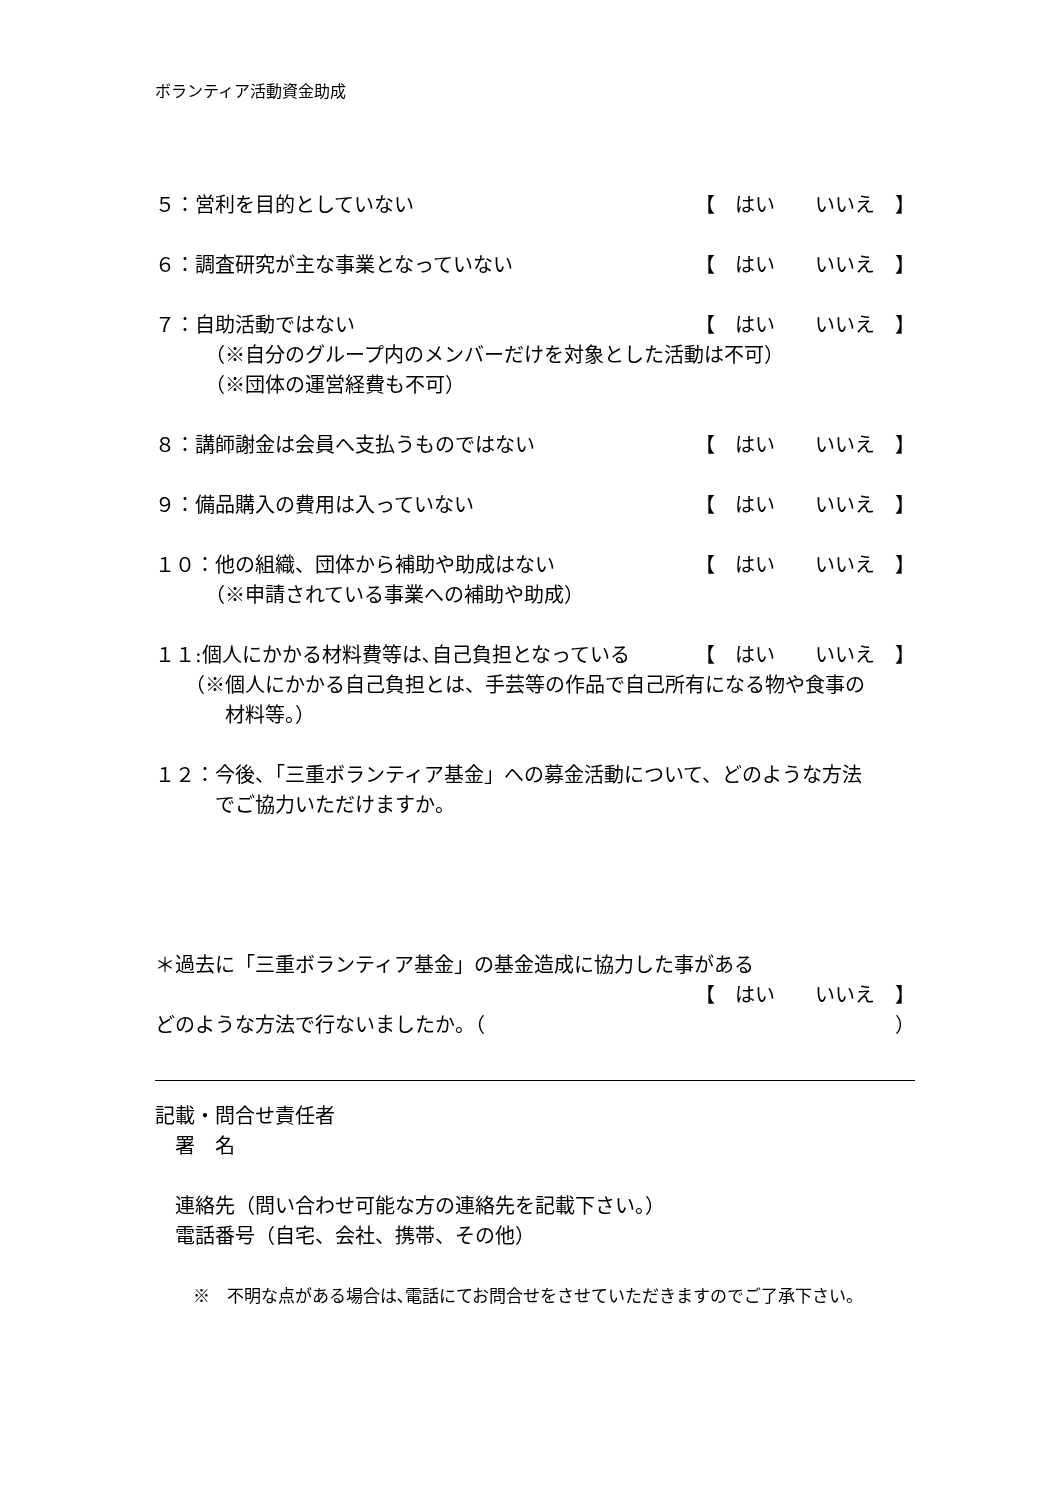ボランティア活動資金助成
５：営利を目的としていない 【　はい　　いいえ　】
６：調査研究が主な事業となっていない 【　はい　　いいえ　】
７：自助活動ではない 【　はい　　いいえ　】
（※自分のグループ内のメンバーだけを対象とした活動は不可）
（※団体の運営経費も不可）
８：講師謝金は会員へ支払うものではない 【　はい　　いいえ　】
９：備品購入の費用は入っていない 【　はい　　いいえ　】
１０：他の組織、団体から補助や助成はない 【　はい　　いいえ　】
（※申請されている事業への補助や助成）
１１:個人にかかる材料費等は､自己負担となっている 【　はい　　いいえ　】
（※個人にかかる自己負担とは、手芸等の作品で自己所有になる物や食事の
　　材料等。）
１２：今後、「三重ボランティア基金」への募金活動について、どのような方法
　　　でご協力いただけますか。
＊過去に「三重ボランティア基金」の基金造成に協力した事がある
【　はい　　いいえ　】
どのような方法で行ないましたか。（ ）
記載・問合せ責任者
署　名
連絡先（問い合わせ可能な方の連絡先を記載下さい。）
電話番号（自宅、会社、携帯、その他）
※　不明な点がある場合は､電話にてお問合せをさせていただきますのでご了承下さい。